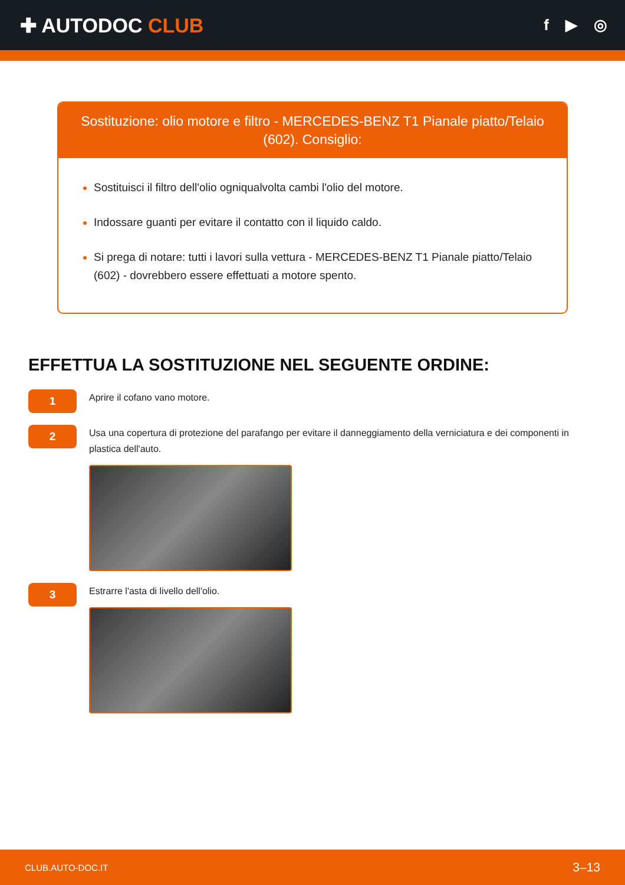✚ AUTODOC CLUB
f ▶ ◎
Sostituzione: olio motore e filtro - MERCEDES-BENZ T1 Pianale piatto/Telaio (602). Consiglio:
Sostituisci il filtro dell'olio ogniqualvolta cambi l'olio del motore.
Indossare guanti per evitare il contatto con il liquido caldo.
Si prega di notare: tutti i lavori sulla vettura - MERCEDES-BENZ T1 Pianale piatto/Telaio (602) - dovrebbero essere effettuati a motore spento.
EFFETTUA LA SOSTITUZIONE NEL SEGUENTE ORDINE:
1
Aprire il cofano vano motore.
2
Usa una copertura di protezione del parafango per evitare il danneggiamento della verniciatura e dei componenti in plastica dell'auto.
3
Estrarre l'asta di livello dell'olio.
CLUB.AUTO-DOC.IT 3–13